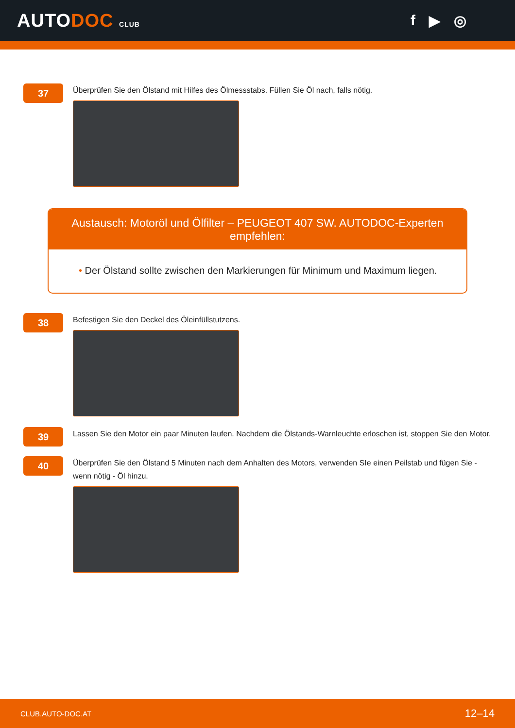AUTODOC CLUB
f ▶ ◎
37
Überprüfen Sie den Ölstand mit Hilfes des Ölmessstabs. Füllen Sie Öl nach, falls nötig.
Austausch: Motoröl und Ölfilter – PEUGEOT 407 SW. AUTODOC-Experten empfehlen:
• Der Ölstand sollte zwischen den Markierungen für Minimum und Maximum liegen.
38
Befestigen Sie den Deckel des Öleinfüllstutzens.
39
Lassen Sie den Motor ein paar Minuten laufen. Nachdem die Ölstands-Warnleuchte erloschen ist, stoppen Sie den Motor.
40
Überprüfen Sie den Ölstand 5 Minuten nach dem Anhalten des Motors, verwenden SIe einen Peilstab und fügen Sie - wenn nötig - Öl hinzu.
CLUB.AUTO-DOC.AT 12–14